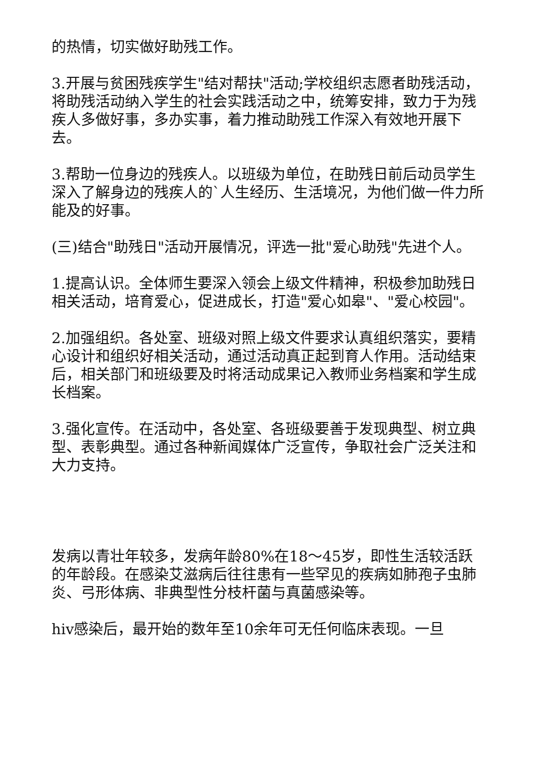的热情，切实做好助残工作。
3.开展与贫困残疾学生"结对帮扶"活动;学校组织志愿者助残活动，将助残活动纳入学生的社会实践活动之中，统筹安排，致力于为残疾人多做好事，多办实事，着力推动助残工作深入有效地开展下去。
3.帮助一位身边的残疾人。以班级为单位，在助残日前后动员学生深入了解身边的残疾人的`人生经历、生活境况，为他们做一件力所能及的好事。
(三)结合"助残日"活动开展情况，评选一批"爱心助残"先进个人。
1.提高认识。全体师生要深入领会上级文件精神，积极参加助残日相关活动，培育爱心，促进成长，打造"爱心如皋"、"爱心校园"。
2.加强组织。各处室、班级对照上级文件要求认真组织落实，要精心设计和组织好相关活动，通过活动真正起到育人作用。活动结束后，相关部门和班级要及时将活动成果记入教师业务档案和学生成长档案。
3.强化宣传。在活动中，各处室、各班级要善于发现典型、树立典型、表彰典型。通过各种新闻媒体广泛宣传，争取社会广泛关注和大力支持。
发病以青壮年较多，发病年龄80%在18～45岁，即性生活较活跃的年龄段。在感染艾滋病后往往患有一些罕见的疾病如肺孢子虫肺炎、弓形体病、非典型性分枝杆菌与真菌感染等。
hiv感染后，最开始的数年至10余年可无任何临床表现。一旦